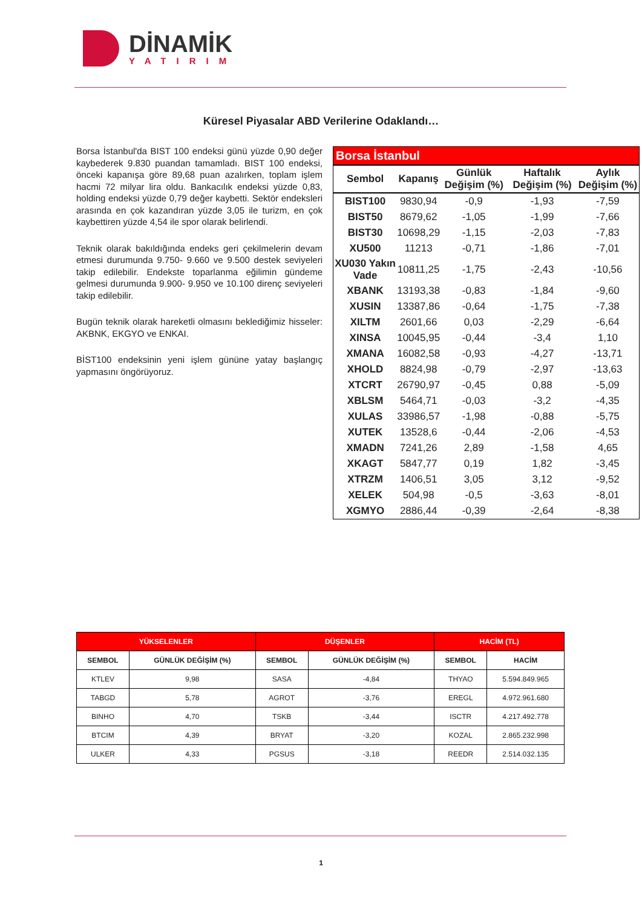DİNAMİK
YATIRIM
Küresel Piyasalar ABD Verilerine Odaklandı…
Borsa İstanbul'da BIST 100 endeksi günü yüzde 0,90 değer kaybederek 9.830 puandan tamamladı. BIST 100 endeksi, önceki kapanışa göre 89,68 puan azalırken, toplam işlem hacmi 72 milyar lira oldu. Bankacılık endeksi yüzde 0,83, holding endeksi yüzde 0,79 değer kaybetti. Sektör endeksleri arasında en çok kazandıran yüzde 3,05 ile turizm, en çok kaybettiren yüzde 4,54 ile spor olarak belirlendi.
Teknik olarak bakıldığında endeks geri çekilmelerin devam etmesi durumunda 9.750- 9.660 ve 9.500 destek seviyeleri takip edilebilir. Endekste toparlanma eğilimin gündeme gelmesi durumunda 9.900- 9.950 ve 10.100 direnç seviyeleri takip edilebilir.
Bugün teknik olarak hareketli olmasını beklediğimiz hisseler: AKBNK, EKGYO ve ENKAI.
BİST100 endeksinin yeni işlem gününe yatay başlangıç yapmasını öngörüyoruz.
| Borsa İstanbul | | | | |
| --- | --- | --- | --- | --- |
| Sembol | Kapanış | Günlük Değişim (%) | Haftalık Değişim (%) | Aylık Değişim (%) |
| BIST100 | 9830,94 | -0,9 | -1,93 | -7,59 |
| BIST50 | 8679,62 | -1,05 | -1,99 | -7,66 |
| BIST30 | 10698,29 | -1,15 | -2,03 | -7,83 |
| XU500 | 11213 | -0,71 | -1,86 | -7,01 |
| XU030 Yakın Vade | 10811,25 | -1,75 | -2,43 | -10,56 |
| XBANK | 13193,38 | -0,83 | -1,84 | -9,60 |
| XUSIN | 13387,86 | -0,64 | -1,75 | -7,38 |
| XILTM | 2601,66 | 0,03 | -2,29 | -6,64 |
| XINSA | 10045,95 | -0,44 | -3,4 | 1,10 |
| XMANA | 16082,58 | -0,93 | -4,27 | -13,71 |
| XHOLD | 8824,98 | -0,79 | -2,97 | -13,63 |
| XTCRT | 26790,97 | -0,45 | 0,88 | -5,09 |
| XBLSM | 5464,71 | -0,03 | -3,2 | -4,35 |
| XULAS | 33986,57 | -1,98 | -0,88 | -5,75 |
| XUTEK | 13528,6 | -0,44 | -2,06 | -4,53 |
| XMADN | 7241,26 | 2,89 | -1,58 | 4,65 |
| XKAGT | 5847,77 | 0,19 | 1,82 | -3,45 |
| XTRZM | 1406,51 | 3,05 | 3,12 | -9,52 |
| XELEK | 504,98 | -0,5 | -3,63 | -8,01 |
| XGMYO | 2886,44 | -0,39 | -2,64 | -8,38 |
| YÜKSELENLER | | DÜŞENLER | | HACİM (TL) | |
| --- | --- | --- | --- | --- | --- |
| SEMBOL | GÜNLÜK DEĞİŞİM (%) | SEMBOL | GÜNLÜK DEĞİŞİM (%) | SEMBOL | HACİM |
| KTLEV | 9,98 | SASA | -4,84 | THYAO | 5.594.849.965 |
| TABGD | 5,78 | AGROT | -3,76 | EREGL | 4.972.961.680 |
| BINHO | 4,70 | TSKB | -3,44 | ISCTR | 4.217.492.778 |
| BTCIM | 4,39 | BRYAT | -3,20 | KOZAL | 2.865.232.998 |
| ULKER | 4,33 | PGSUS | -3,18 | REEDR | 2.514.032.135 |
1